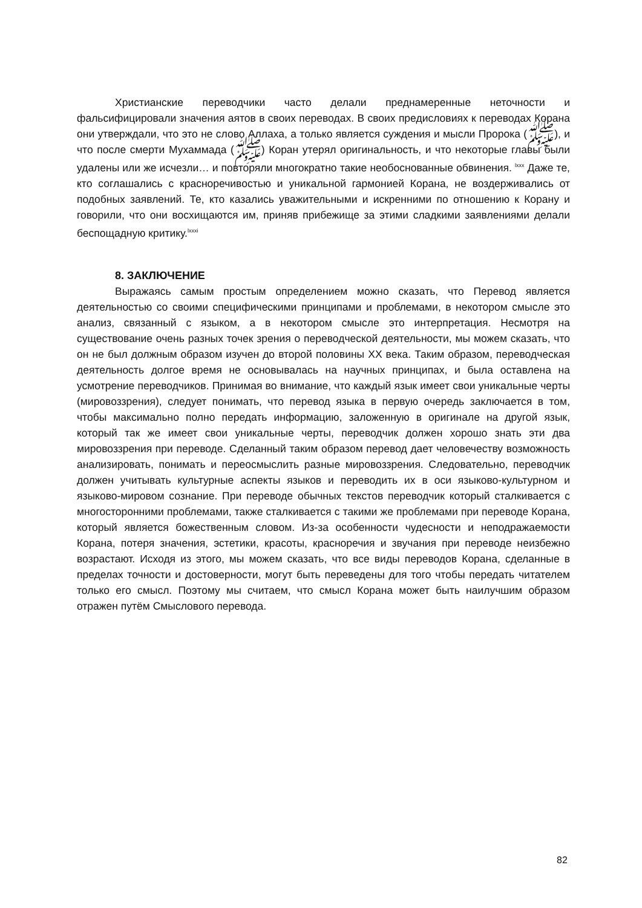Христианские переводчики часто делали преднамеренные неточности и фальсифицировали значения аятов в своих переводах. В своих предисловиях к переводах Корана они утверждали, что это не слово Аллаха, а только является суждения и мысли Пророка (ﷺ), и что после смерти Мухаммада (ﷺ) Коран утерял оригинальность, и что некоторые главы были удалены или же исчезли… и повторяли многократно такие необоснованные обвинения. <sup>lxxx</sup> Даже те, кто соглашались с красноречивостью и уникальной гармонией Корана, не воздерживались от подобных заявлений. Те, кто казались уважительными и искренними по отношению к Корану и говорили, что они восхищаются им, приняв прибежище за этими сладкими заявлениями делали беспощадную критику.<sup>lxxxi</sup>
8. ЗАКЛЮЧЕНИЕ
Выражаясь самым простым определением можно сказать, что Перевод является деятельностью со своими специфическими принципами и проблемами, в некотором смысле это анализ, связанный с языком, а в некотором смысле это интерпретация. Несмотря на существование очень разных точек зрения о переводческой деятельности, мы можем сказать, что он не был должным образом изучен до второй половины XX века. Таким образом, переводческая деятельность долгое время не основывалась на научных принципах, и была оставлена на усмотрение переводчиков. Принимая во внимание, что каждый язык имеет свои уникальные черты (мировоззрения), следует понимать, что перевод языка в первую очередь заключается в том, чтобы максимально полно передать информацию, заложенную в оригинале на другой язык, который так же имеет свои уникальные черты, переводчик должен хорошо знать эти два мировоззрения при переводе. Сделанный таким образом перевод дает человечеству возможность анализировать, понимать и переосмыслить разные мировоззрения. Следовательно, переводчик должен учитывать культурные аспекты языков и переводить их в оси языково-культурном и языково-мировом сознание. При переводе обычных текстов переводчик который сталкивается с многосторонними проблемами, также сталкивается с такими же проблемами при переводе Корана, который является божественным словом. Из-за особенности чудесности и неподражаемости Корана, потеря значения, эстетики, красоты, красноречия и звучания при переводе неизбежно возрастают. Исходя из этого, мы можем сказать, что все виды переводов Корана, сделанные в пределах точности и достоверности, могут быть переведены для того чтобы передать читателем только его смысл. Поэтому мы считаем, что смысл Корана может быть наилучшим образом отражен путём Смыслового перевода.
82